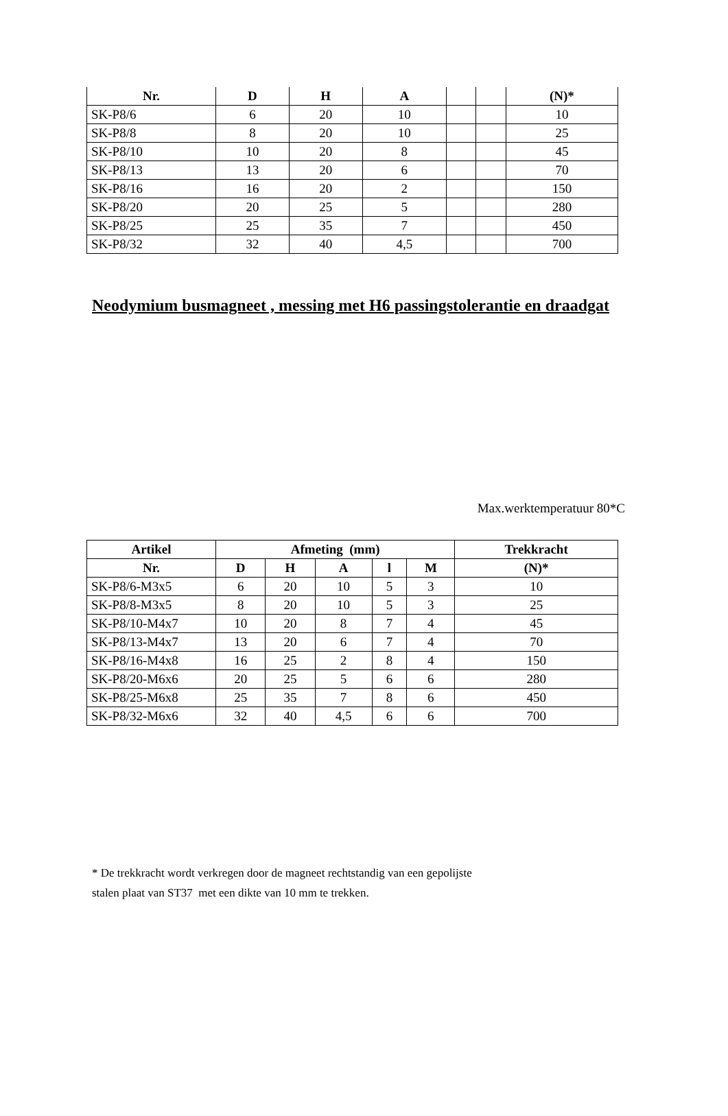| Nr. | D | H | A | | | (N)* |
| --- | --- | --- | --- | --- | --- | --- |
| SK-P8/6 | 6 | 20 | 10 | | | 10 |
| SK-P8/8 | 8 | 20 | 10 | | | 25 |
| SK-P8/10 | 10 | 20 | 8 | | | 45 |
| SK-P8/13 | 13 | 20 | 6 | | | 70 |
| SK-P8/16 | 16 | 20 | 2 | | | 150 |
| SK-P8/20 | 20 | 25 | 5 | | | 280 |
| SK-P8/25 | 25 | 35 | 7 | | | 450 |
| SK-P8/32 | 32 | 40 | 4,5 | | | 700 |
Neodymium busmagneet , messing met H6 passingstolerantie en draadgat
Max.werktemperatuur 80*C
| Artikel | Afmeting (mm) | | | | | Trekkracht |
| --- | --- | --- | --- | --- | --- | --- |
| Nr. | D | H | A | l | M | (N)* |
| SK-P8/6-M3x5 | 6 | 20 | 10 | 5 | 3 | 10 |
| SK-P8/8-M3x5 | 8 | 20 | 10 | 5 | 3 | 25 |
| SK-P8/10-M4x7 | 10 | 20 | 8 | 7 | 4 | 45 |
| SK-P8/13-M4x7 | 13 | 20 | 6 | 7 | 4 | 70 |
| SK-P8/16-M4x8 | 16 | 25 | 2 | 8 | 4 | 150 |
| SK-P8/20-M6x6 | 20 | 25 | 5 | 6 | 6 | 280 |
| SK-P8/25-M6x8 | 25 | 35 | 7 | 8 | 6 | 450 |
| SK-P8/32-M6x6 | 32 | 40 | 4,5 | 6 | 6 | 700 |
* De trekkracht wordt verkregen door de magneet rechtstandig van een gepolijste
stalen plaat van ST37 met een dikte van 10 mm te trekken.